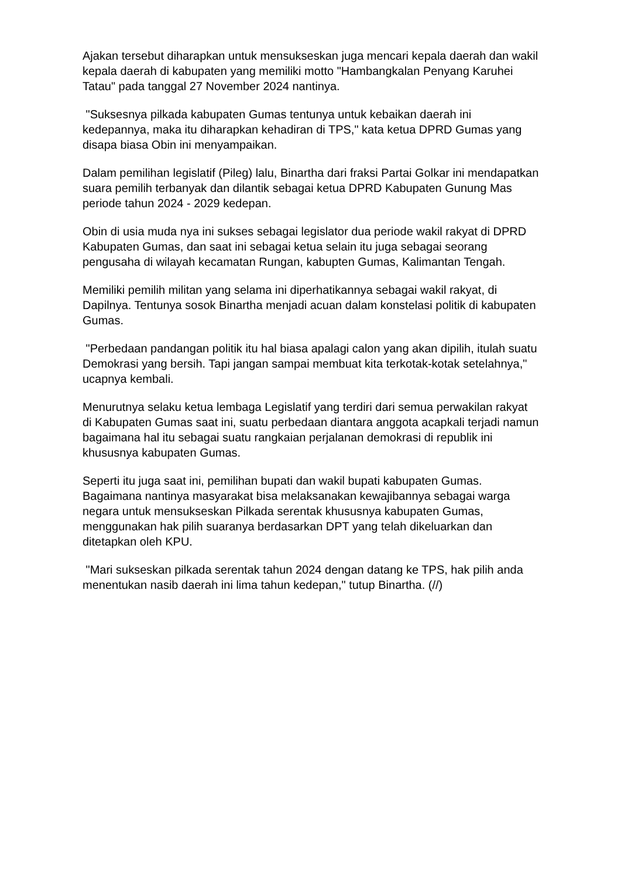Ajakan tersebut diharapkan untuk mensukseskan juga mencari kepala daerah dan wakil kepala daerah di kabupaten yang memiliki motto "Hambangkalan Penyang Karuhei Tatau" pada tanggal 27 November 2024 nantinya.
"Suksesnya pilkada kabupaten Gumas tentunya untuk kebaikan daerah ini kedepannya, maka itu diharapkan kehadiran di TPS," kata ketua DPRD Gumas yang disapa biasa Obin ini menyampaikan.
Dalam pemilihan legislatif (Pileg) lalu, Binartha dari fraksi Partai Golkar ini mendapatkan suara pemilih terbanyak dan dilantik sebagai ketua DPRD Kabupaten Gunung Mas periode tahun 2024 - 2029 kedepan.
Obin di usia muda nya ini sukses sebagai legislator dua periode wakil rakyat di DPRD Kabupaten Gumas, dan saat ini sebagai ketua selain itu juga sebagai seorang pengusaha di wilayah kecamatan Rungan, kabupten Gumas, Kalimantan Tengah.
Memiliki pemilih militan yang selama ini diperhatikannya sebagai wakil rakyat, di Dapilnya. Tentunya sosok Binartha menjadi acuan dalam konstelasi politik di kabupaten Gumas.
"Perbedaan pandangan politik itu hal biasa apalagi calon yang akan dipilih, itulah suatu Demokrasi yang bersih. Tapi jangan sampai membuat kita terkotak-kotak setelahnya," ucapnya kembali.
Menurutnya selaku ketua lembaga Legislatif yang terdiri dari semua perwakilan rakyat di Kabupaten Gumas saat ini, suatu perbedaan diantara anggota acapkali terjadi namun bagaimana hal itu sebagai suatu rangkaian perjalanan demokrasi di republik ini khususnya kabupaten Gumas.
Seperti itu juga saat ini, pemilihan bupati dan wakil bupati kabupaten Gumas. Bagaimana nantinya masyarakat bisa melaksanakan kewajibannya sebagai warga negara untuk mensukseskan Pilkada serentak khususnya kabupaten Gumas, menggunakan hak pilih suaranya berdasarkan DPT yang telah dikeluarkan dan ditetapkan oleh KPU.
"Mari sukseskan pilkada serentak tahun 2024 dengan datang ke TPS, hak pilih anda menentukan nasib daerah ini lima tahun kedepan," tutup Binartha. (//)